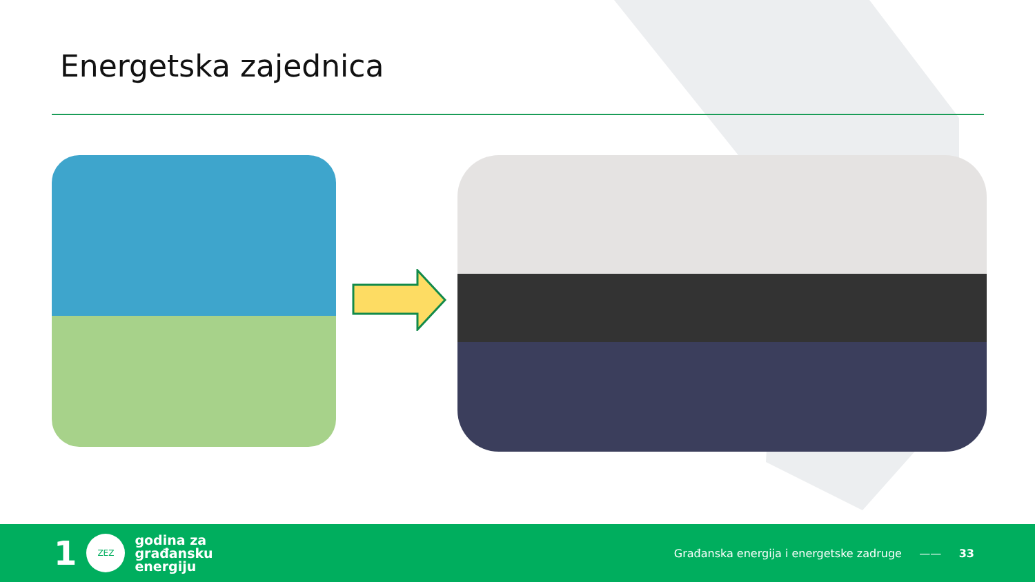Energetska zajednica
1
ZEZ
godina za
građansku
energiju
Građanska energija i energetske zadruge —— 33